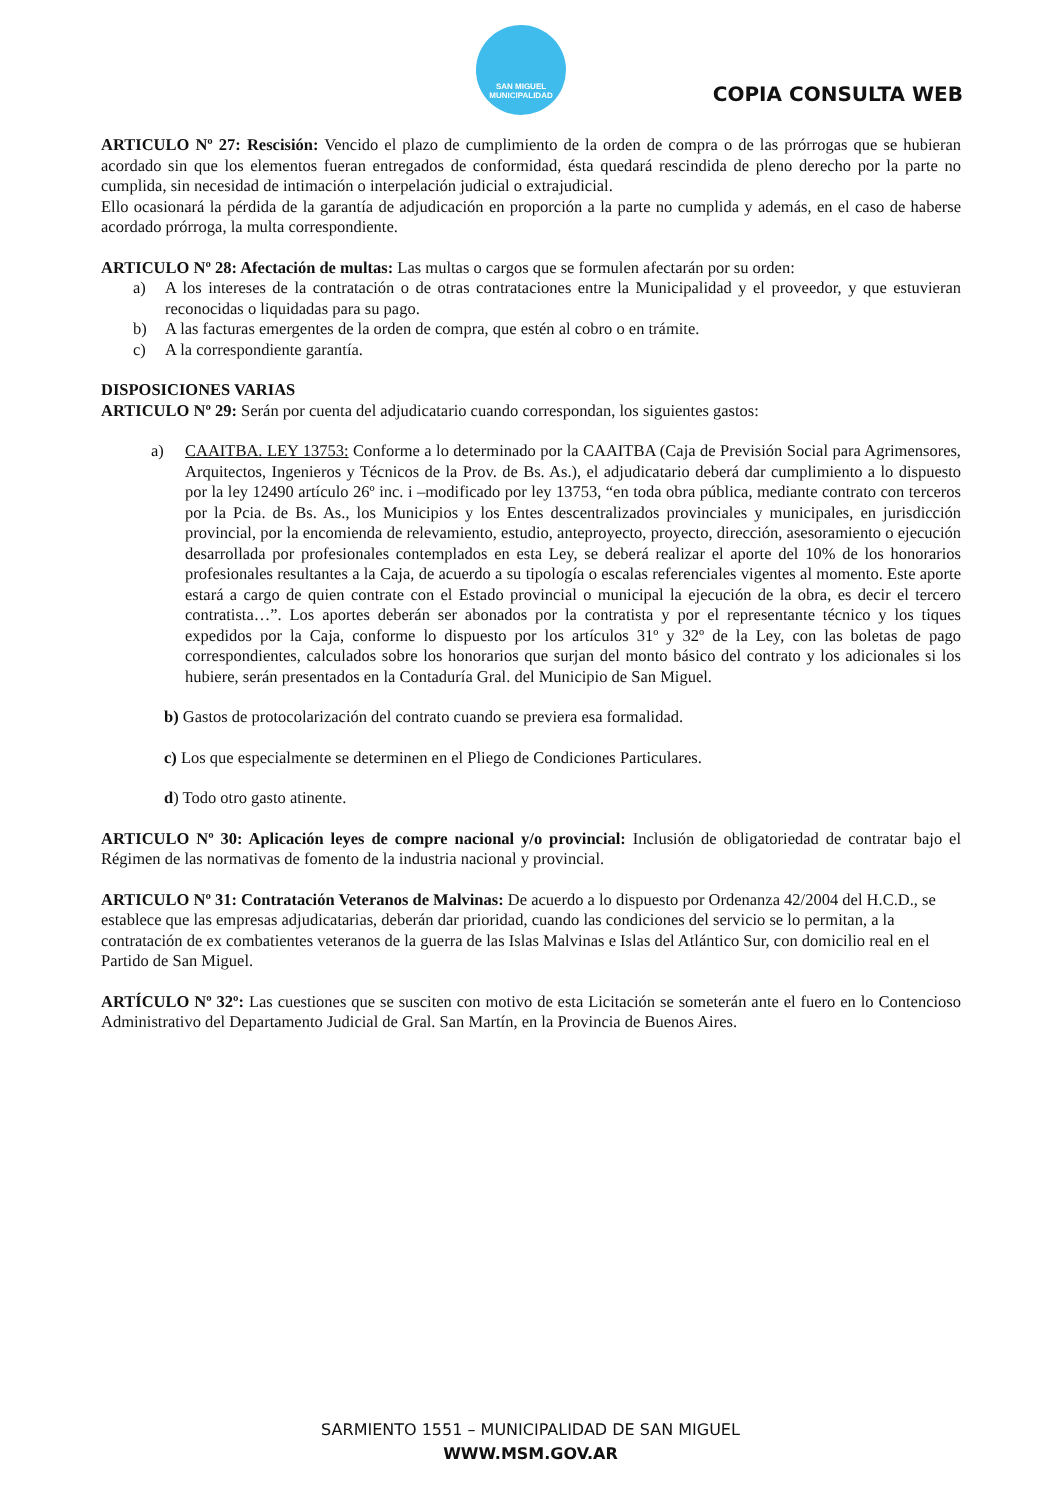SAN MIGUEL
MUNICIPALIDAD
COPIA CONSULTA WEB
ARTICULO Nº 27: Rescisión: Vencido el plazo de cumplimiento de la orden de compra o de las prórrogas que se hubieran acordado sin que los elementos fueran entregados de conformidad, ésta quedará rescindida de pleno derecho por la parte no cumplida, sin necesidad de intimación o interpelación judicial o extrajudicial.
Ello ocasionará la pérdida de la garantía de adjudicación en proporción a la parte no cumplida y además, en el caso de haberse acordado prórroga, la multa correspondiente.
ARTICULO Nº 28: Afectación de multas: Las multas o cargos que se formulen afectarán por su orden:
a) A los intereses de la contratación o de otras contrataciones entre la Municipalidad y el proveedor, y que estuvieran reconocidas o liquidadas para su pago.
b) A las facturas emergentes de la orden de compra, que estén al cobro o en trámite.
c) A la correspondiente garantía.
DISPOSICIONES VARIAS
ARTICULO Nº 29: Serán por cuenta del adjudicatario cuando correspondan, los siguientes gastos:
a) CAAITBA. LEY 13753: Conforme a lo determinado por la CAAITBA (Caja de Previsión Social para Agrimensores, Arquitectos, Ingenieros y Técnicos de la Prov. de Bs. As.), el adjudicatario deberá dar cumplimiento a lo dispuesto por la ley 12490 artículo 26º inc. i –modificado por ley 13753, “en toda obra pública, mediante contrato con terceros por la Pcia. de Bs. As., los Municipios y los Entes descentralizados provinciales y municipales, en jurisdicción provincial, por la encomienda de relevamiento, estudio, anteproyecto, proyecto, dirección, asesoramiento o ejecución desarrollada por profesionales contemplados en esta Ley, se deberá realizar el aporte del 10% de los honorarios profesionales resultantes a la Caja, de acuerdo a su tipología o escalas referenciales vigentes al momento. Este aporte estará a cargo de quien contrate con el Estado provincial o municipal la ejecución de la obra, es decir el tercero contratista…”. Los aportes deberán ser abonados por la contratista y por el representante técnico y los tiques expedidos por la Caja, conforme lo dispuesto por los artículos 31º y 32º de la Ley, con las boletas de pago correspondientes, calculados sobre los honorarios que surjan del monto básico del contrato y los adicionales si los hubiere, serán presentados en la Contaduría Gral. del Municipio de San Miguel.
b) Gastos de protocolarización del contrato cuando se previera esa formalidad.
c) Los que especialmente se determinen en el Pliego de Condiciones Particulares.
d) Todo otro gasto atinente.
ARTICULO Nº 30: Aplicación leyes de compre nacional y/o provincial: Inclusión de obligatoriedad de contratar bajo el Régimen de las normativas de fomento de la industria nacional y provincial.
ARTICULO Nº 31: Contratación Veteranos de Malvinas: De acuerdo a lo dispuesto por Ordenanza 42/2004 del H.C.D., se establece que las empresas adjudicatarias, deberán dar prioridad, cuando las condiciones del servicio se lo permitan, a la contratación de ex combatientes veteranos de la guerra de las Islas Malvinas e Islas del Atlántico Sur, con domicilio real en el Partido de San Miguel.
ARTÍCULO Nº 32º: Las cuestiones que se susciten con motivo de esta Licitación se someterán ante el fuero en lo Contencioso Administrativo del Departamento Judicial de Gral. San Martín, en la Provincia de Buenos Aires.
SARMIENTO 1551 – MUNICIPALIDAD DE SAN MIGUEL
WWW.MSM.GOV.AR